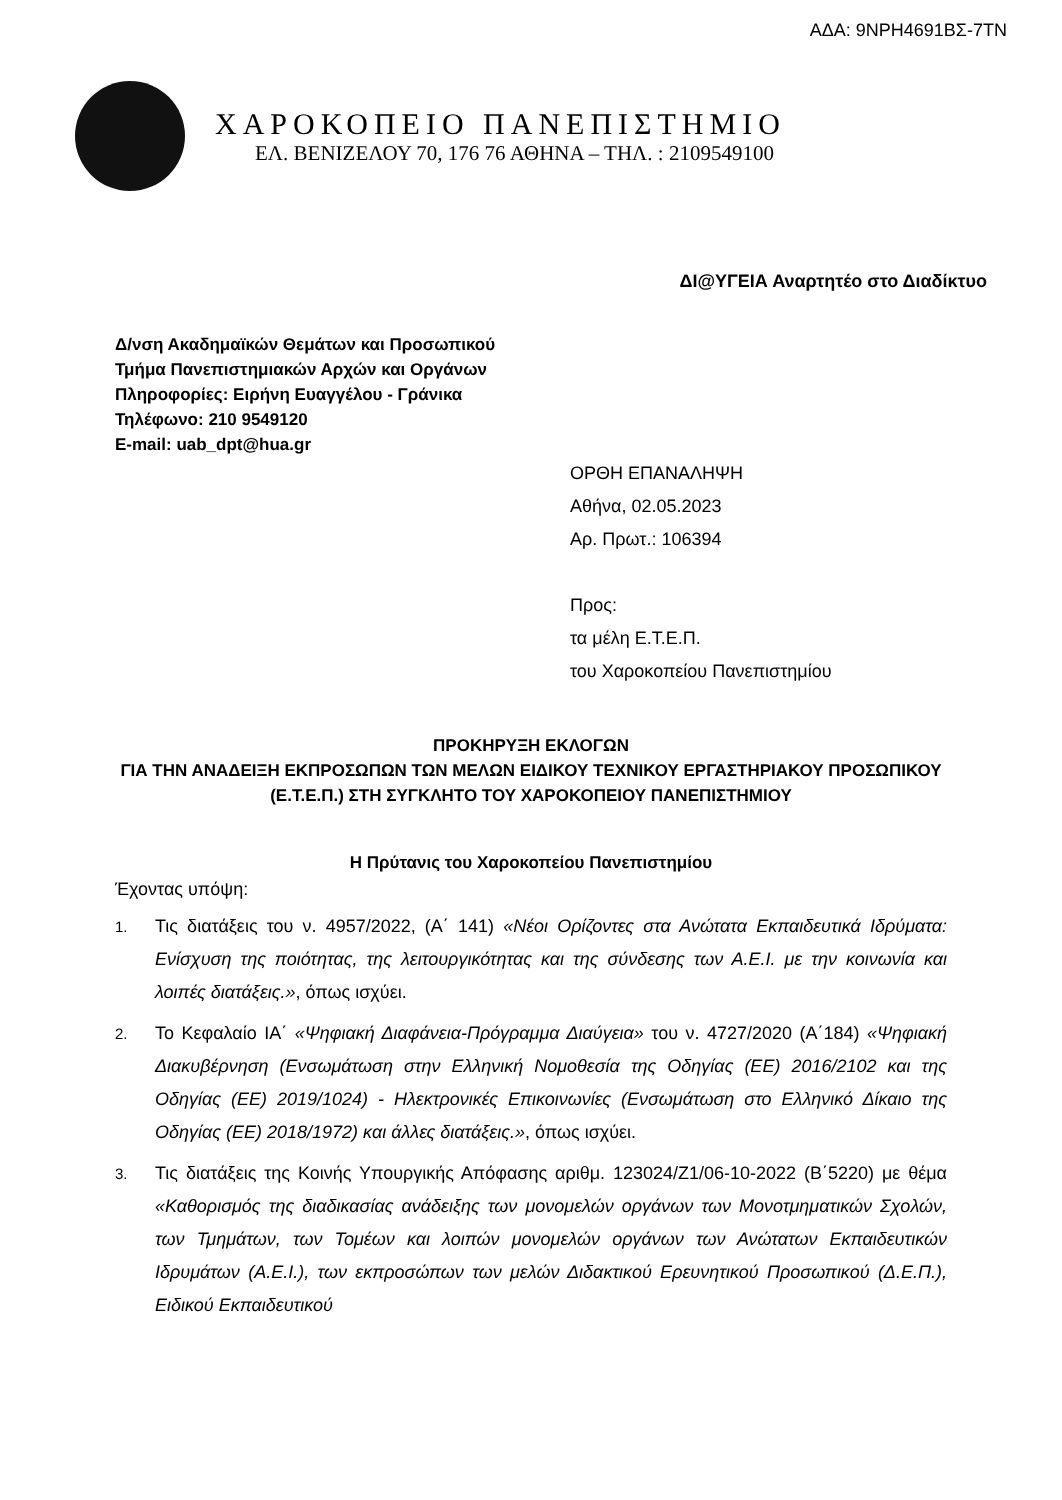ΑΔΑ: 9NPH4691ΒΣ-7ΤΝ
ΧΑΡΟΚΟΠΕΙΟ ΠΑΝΕΠΙΣΤΗΜΙΟ
ΕΛ. ΒΕΝΙΖΕΛΟΥ 70, 176 76 ΑΘΗΝΑ – ΤΗΛ. : 2109549100
ΔΙ@ΥΓΕΙΑ Αναρτητέο στο Διαδίκτυο
Δ/νση Ακαδημαϊκών Θεμάτων και Προσωπικού
Τμήμα Πανεπιστημιακών Αρχών και Οργάνων
Πληροφορίες: Ειρήνη Ευαγγέλου - Γράνικα
Τηλέφωνο: 210 9549120
E-mail: uab_dpt@hua.gr
ΟΡΘΗ ΕΠΑΝΑΛΗΨΗ
Αθήνα, 02.05.2023
Αρ. Πρωτ.: 106394
Προς:
τα μέλη Ε.Τ.Ε.Π.
του Χαροκοπείου Πανεπιστημίου
ΠΡΟΚΗΡΥΞΗ ΕΚΛΟΓΩΝ
ΓΙΑ ΤΗΝ ΑΝΑΔΕΙΞΗ ΕΚΠΡΟΣΩΠΩΝ ΤΩΝ ΜΕΛΩΝ ΕΙΔΙΚΟΥ ΤΕΧΝΙΚΟΥ ΕΡΓΑΣΤΗΡΙΑΚΟΥ ΠΡΟΣΩΠΙΚΟΥ (Ε.Τ.Ε.Π.) ΣΤΗ ΣΥΓΚΛΗΤΟ ΤΟΥ ΧΑΡΟΚΟΠΕΙΟΥ ΠΑΝΕΠΙΣΤΗΜΙΟΥ
Η Πρύτανις του Χαροκοπείου Πανεπιστημίου
Έχοντας υπόψη:
1. Τις διατάξεις του ν. 4957/2022, (Α΄ 141) «Νέοι Ορίζοντες στα Ανώτατα Εκπαιδευτικά Ιδρύματα: Ενίσχυση της ποιότητας, της λειτουργικότητας και της σύνδεσης των Α.Ε.Ι. με την κοινωνία και λοιπές διατάξεις.», όπως ισχύει.
2. Το Κεφαλαίο ΙΑ΄ «Ψηφιακή Διαφάνεια-Πρόγραμμα Διαύγεια» του ν. 4727/2020 (Α΄184) «Ψηφιακή Διακυβέρνηση (Ενσωμάτωση στην Ελληνική Νομοθεσία της Οδηγίας (ΕΕ) 2016/2102 και της Οδηγίας (ΕΕ) 2019/1024) - Ηλεκτρονικές Επικοινωνίες (Ενσωμάτωση στο Ελληνικό Δίκαιο της Οδηγίας (ΕΕ) 2018/1972) και άλλες διατάξεις.», όπως ισχύει.
3. Τις διατάξεις της Κοινής Υπουργικής Απόφασης αριθμ. 123024/Ζ1/06-10-2022 (Β΄5220) με θέμα «Καθορισμός της διαδικασίας ανάδειξης των μονομελών οργάνων των Μονοτμηματικών Σχολών, των Τμημάτων, των Τομέων και λοιπών μονομελών οργάνων των Ανώτατων Εκπαιδευτικών Ιδρυμάτων (Α.Ε.Ι.), των εκπροσώπων των μελών Διδακτικού Ερευνητικού Προσωπικού (Δ.Ε.Π.), Ειδικού Εκπαιδευτικού